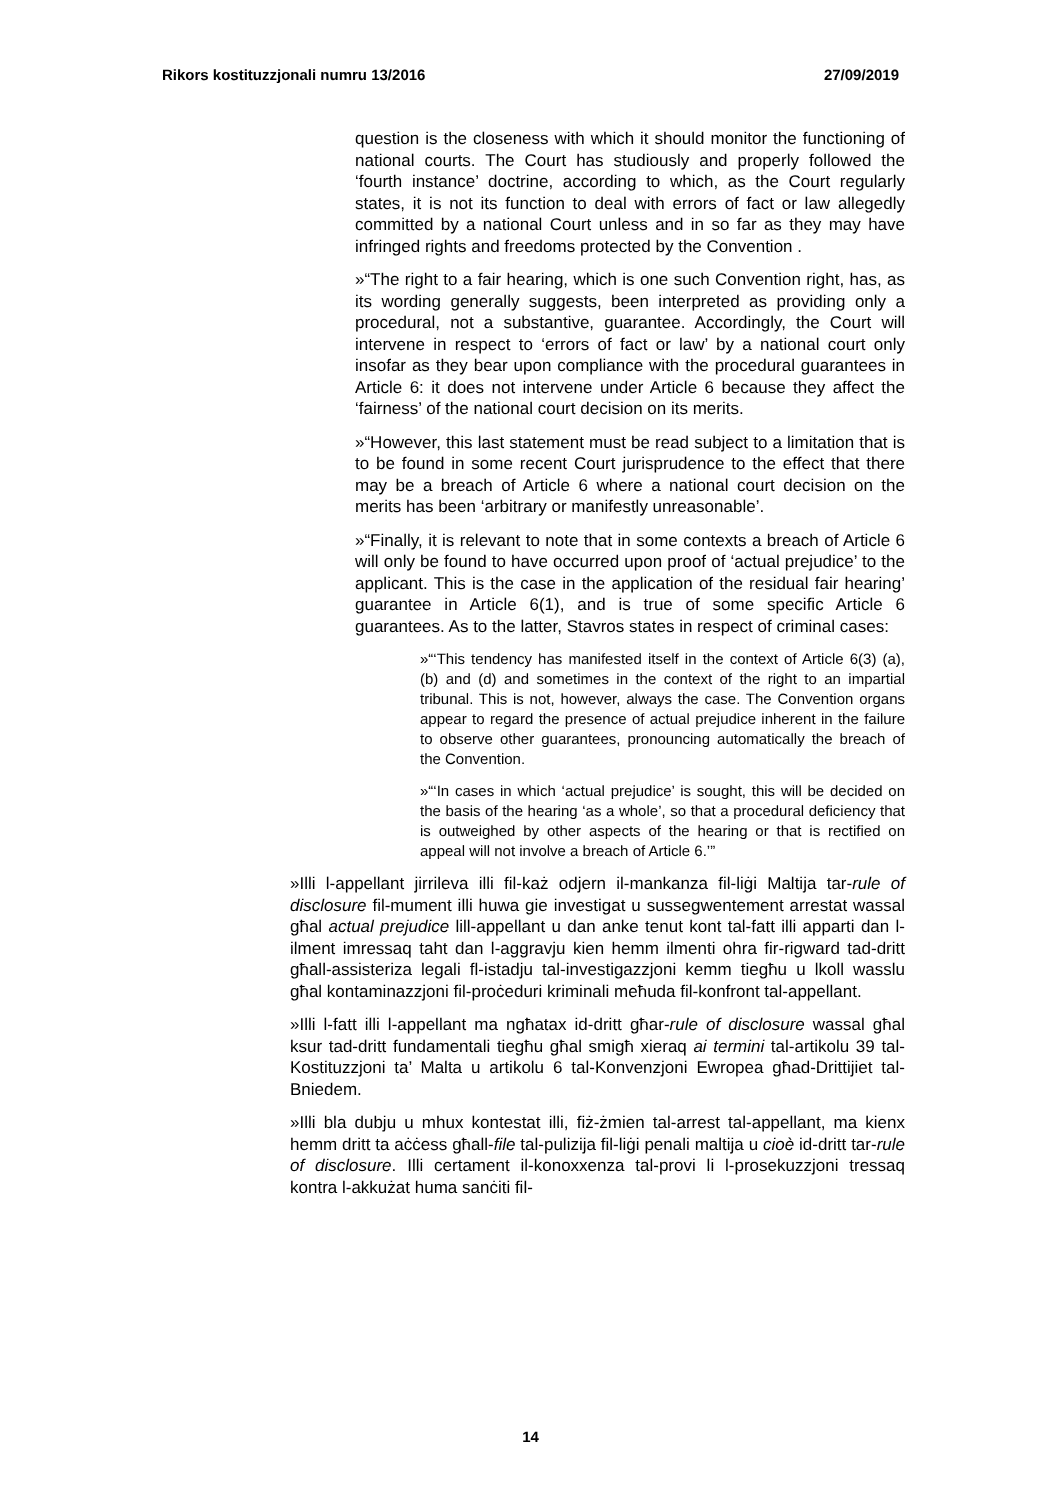Rikors kostituzzjonali numru 13/2016 27/09/2019
question is the closeness with which it should monitor the functioning of national courts. The Court has studiously and properly followed the ‘fourth instance’ doctrine, according to which, as the Court regularly states, it is not its function to deal with errors of fact or law allegedly committed by a national Court unless and in so far as they may have infringed rights and freedoms protected by the Convention .
»“The right to a fair hearing, which is one such Convention right, has, as its wording generally suggests, been interpreted as providing only a procedural, not a substantive, guarantee. Accord­ingly, the Court will intervene in respect to ‘errors of fact or law’ by a national court only insofar as they bear upon compliance with the procedural guarantees in Article 6: it does not intervene under Article 6 because they affect the ‘fairness’ of the national court decision on its merits.
»“However, this last statement must be read subject to a limitation that is to be found in some recent Court jurisprudence to the effect that there may be a breach of Article 6 where a national court decision on the merits has been ‘arbitrary or manifestly unreasonable’.
»“Finally, it is relevant to note that in some contexts a breach of Article 6 will only be found to have occurred upon proof of ‘actual prejudice’ to the applicant. This is the case in the application of the residual fair hearing’ guarantee in Article 6(1), and is true of some specific Article 6 guarantees. As to the latter, Stavros states in respect of criminal cases:
»“‘This tendency has manifested itself in the context of Article 6(3) (a), (b) and (d) and sometimes in the context of the right to an impartial tribunal. This is not, however, always the case. The Convention organs appear to regard the presence of actual prejudice inherent in the failure to observe other guarantees, pronouncing automatically the breach of the Convention.
»“‘In cases in which ‘actual prejudice’ is sought, this will be decided on the basis of the hearing ‘as a whole’, so that a procedural deficiency that is outweighed by other aspects of the hearing or that is rectified on appeal will not involve a breach of Article 6.’”
»Illi l-appellant jirrileva illi fil-każ odjern il-mankanza fil-liġi Maltija tar-rule of disclosure fil-mument illi huwa gie investigat u sussegwent­ement arrestat wassal għal actual prejudice lill-appellant u dan anke tenut kont tal-fatt illi apparti dan l-ilment imressaq taht dan l-aggravju kien hemm ilmenti ohra fir-rigward tad-dritt għall-assisteriza legali fl-istadju tal-investigazzjoni kemm tiegħu u lkoll wasslu għal kontamin­azzjoni fil-proċeduri kriminali meħuda fil-konfront tal-appellant.
»Illi l-fatt illi l-appellant ma ngħatax id-dritt għar-rule of disclosure wassal għal ksur tad-dritt fundamentali tiegħu għal smigħ xieraq ai termini tal-artikolu 39 tal-Kostituzzjoni ta’ Malta u artikolu 6 tal-Kon­venzjoni Ewropea għad-Drittijiet tal-Bniedem.
»Illi bla dubju u mhux kontestat illi, fiż-żmien tal-arrest tal-appellant, ma kienx hemm dritt ta aċċess għall-file tal-pulizija fil-liġi penali maltija u cioè id-dritt tar-rule of disclosure. Illi certament il-konoxxenza tal-provi li l-prosekuzzjoni tressaq kontra l-akkużat huma sanċiti fil-
14